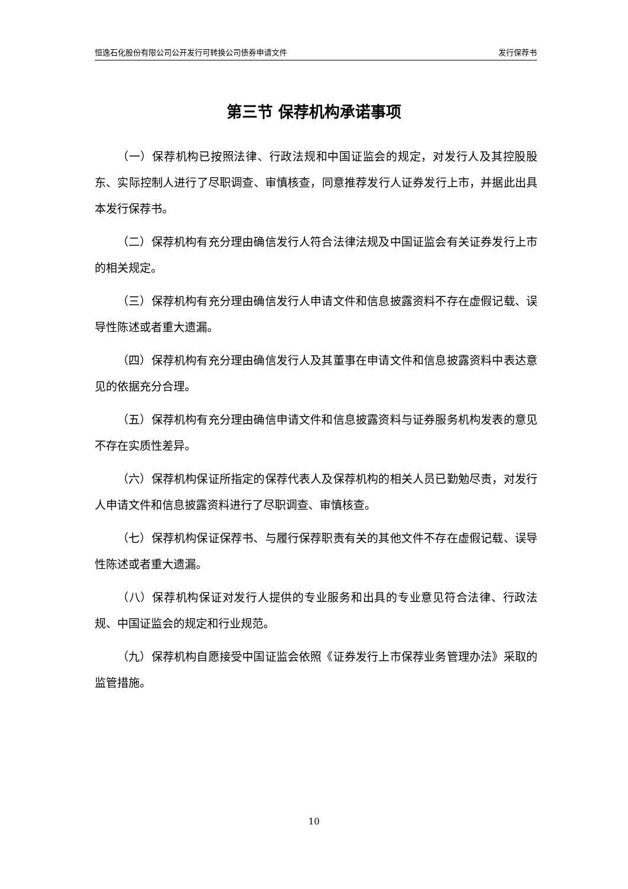恒逸石化股份有限公司公开发行可转换公司债券申请文件 发行保荐书
第三节 保荐机构承诺事项
（一）保荐机构已按照法律、行政法规和中国证监会的规定，对发行人及其控股股东、实际控制人进行了尽职调查、审慎核查，同意推荐发行人证券发行上市，并据此出具本发行保荐书。
（二）保荐机构有充分理由确信发行人符合法律法规及中国证监会有关证券发行上市的相关规定。
（三）保荐机构有充分理由确信发行人申请文件和信息披露资料不存在虚假记载、误导性陈述或者重大遗漏。
（四）保荐机构有充分理由确信发行人及其董事在申请文件和信息披露资料中表达意见的依据充分合理。
（五）保荐机构有充分理由确信申请文件和信息披露资料与证券服务机构发表的意见不存在实质性差异。
（六）保荐机构保证所指定的保荐代表人及保荐机构的相关人员已勤勉尽责，对发行人申请文件和信息披露资料进行了尽职调查、审慎核查。
（七）保荐机构保证保荐书、与履行保荐职责有关的其他文件不存在虚假记载、误导性陈述或者重大遗漏。
（八）保荐机构保证对发行人提供的专业服务和出具的专业意见符合法律、行政法规、中国证监会的规定和行业规范。
（九）保荐机构自愿接受中国证监会依照《证券发行上市保荐业务管理办法》采取的监管措施。
10